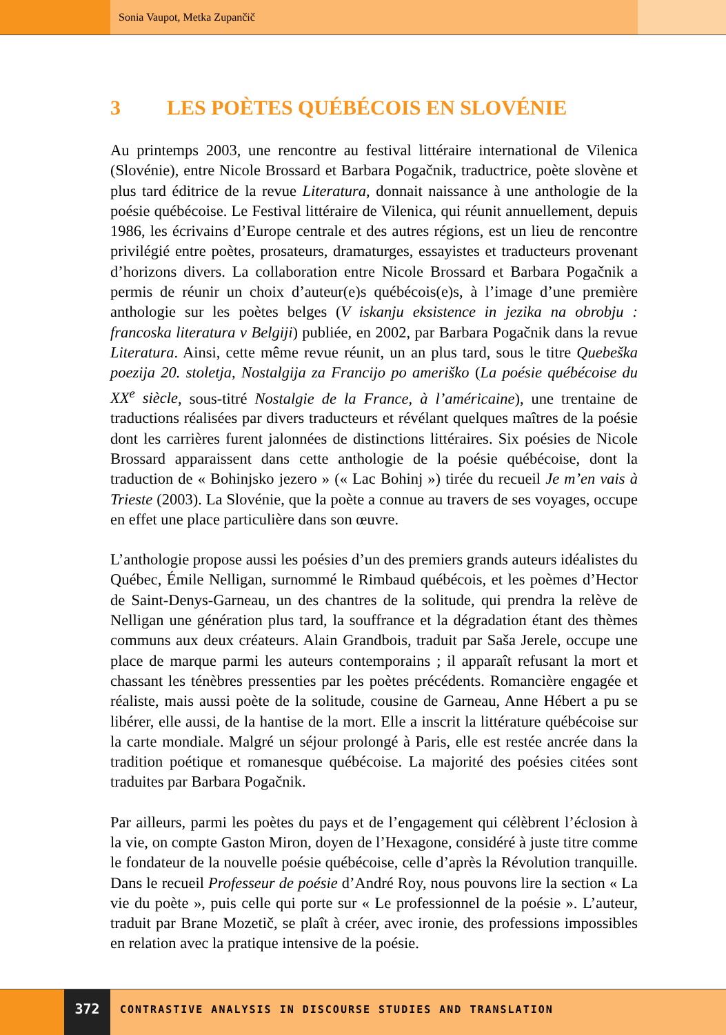Sonia Vaupot, Metka Zupančič
3 LES POÈTES QUÉBÉCOIS EN SLOVÉNIE
Au printemps 2003, une rencontre au festival littéraire international de Vilenica (Slovénie), entre Nicole Brossard et Barbara Pogačnik, traductrice, poète slovène et plus tard éditrice de la revue Literatura, donnait naissance à une anthologie de la poésie québécoise. Le Festival littéraire de Vilenica, qui réunit annuellement, depuis 1986, les écrivains d’Europe centrale et des autres régions, est un lieu de rencontre privilégié entre poètes, prosateurs, dramaturges, essayistes et traducteurs provenant d’horizons divers. La collaboration entre Nicole Brossard et Barbara Pogačnik a permis de réunir un choix d’auteur(e)s québécois(e)s, à l’image d’une première anthologie sur les poètes belges (V iskanju eksistence in jezika na obrobju : francoska literatura v Belgiji) publiée, en 2002, par Barbara Pogačnik dans la revue Literatura. Ainsi, cette même revue réunit, un an plus tard, sous le titre Quebeška poezija 20. stoletja, Nostalgija za Francijo po ameriško (La poésie québécoise du XX<sup>e</sup> siècle, sous-titré Nostalgie de la France, à l’américaine), une trentaine de traductions réalisées par divers traducteurs et révélant quelques maîtres de la poésie dont les carrières furent jalonnées de distinctions littéraires. Six poésies de Nicole Brossard apparaissent dans cette anthologie de la poésie québécoise, dont la traduction de « Bohinjsko jezero » (« Lac Bohinj ») tirée du recueil Je m’en vais à Trieste (2003). La Slovénie, que la poète a connue au travers de ses voyages, occupe en effet une place particulière dans son œuvre.
L’anthologie propose aussi les poésies d’un des premiers grands auteurs idéalistes du Québec, Émile Nelligan, surnommé le Rimbaud québécois, et les poèmes d’Hector de Saint-Denys-Garneau, un des chantres de la solitude, qui prendra la relève de Nelligan une génération plus tard, la souffrance et la dégradation étant des thèmes communs aux deux créateurs. Alain Grandbois, traduit par Saša Jerele, occupe une place de marque parmi les auteurs contemporains ; il apparaît refusant la mort et chassant les ténèbres pressenties par les poètes précédents. Romancière engagée et réaliste, mais aussi poète de la solitude, cousine de Garneau, Anne Hébert a pu se libérer, elle aussi, de la hantise de la mort. Elle a inscrit la littérature québécoise sur la carte mondiale. Malgré un séjour prolongé à Paris, elle est restée ancrée dans la tradition poétique et romanesque québécoise. La majorité des poésies citées sont traduites par Barbara Pogačnik.
Par ailleurs, parmi les poètes du pays et de l’engagement qui célèbrent l’éclosion à la vie, on compte Gaston Miron, doyen de l’Hexagone, considéré à juste titre comme le fondateur de la nouvelle poésie québécoise, celle d’après la Révolution tranquille. Dans le recueil Professeur de poésie d’André Roy, nous pouvons lire la section « La vie du poète », puis celle qui porte sur « Le professionnel de la poésie ». L’auteur, traduit par Brane Mozetič, se plaît à créer, avec ironie, des professions impossibles en relation avec la pratique intensive de la poésie.
372
CONTRASTIVE ANALYSIS IN DISCOURSE STUDIES AND TRANSLATION